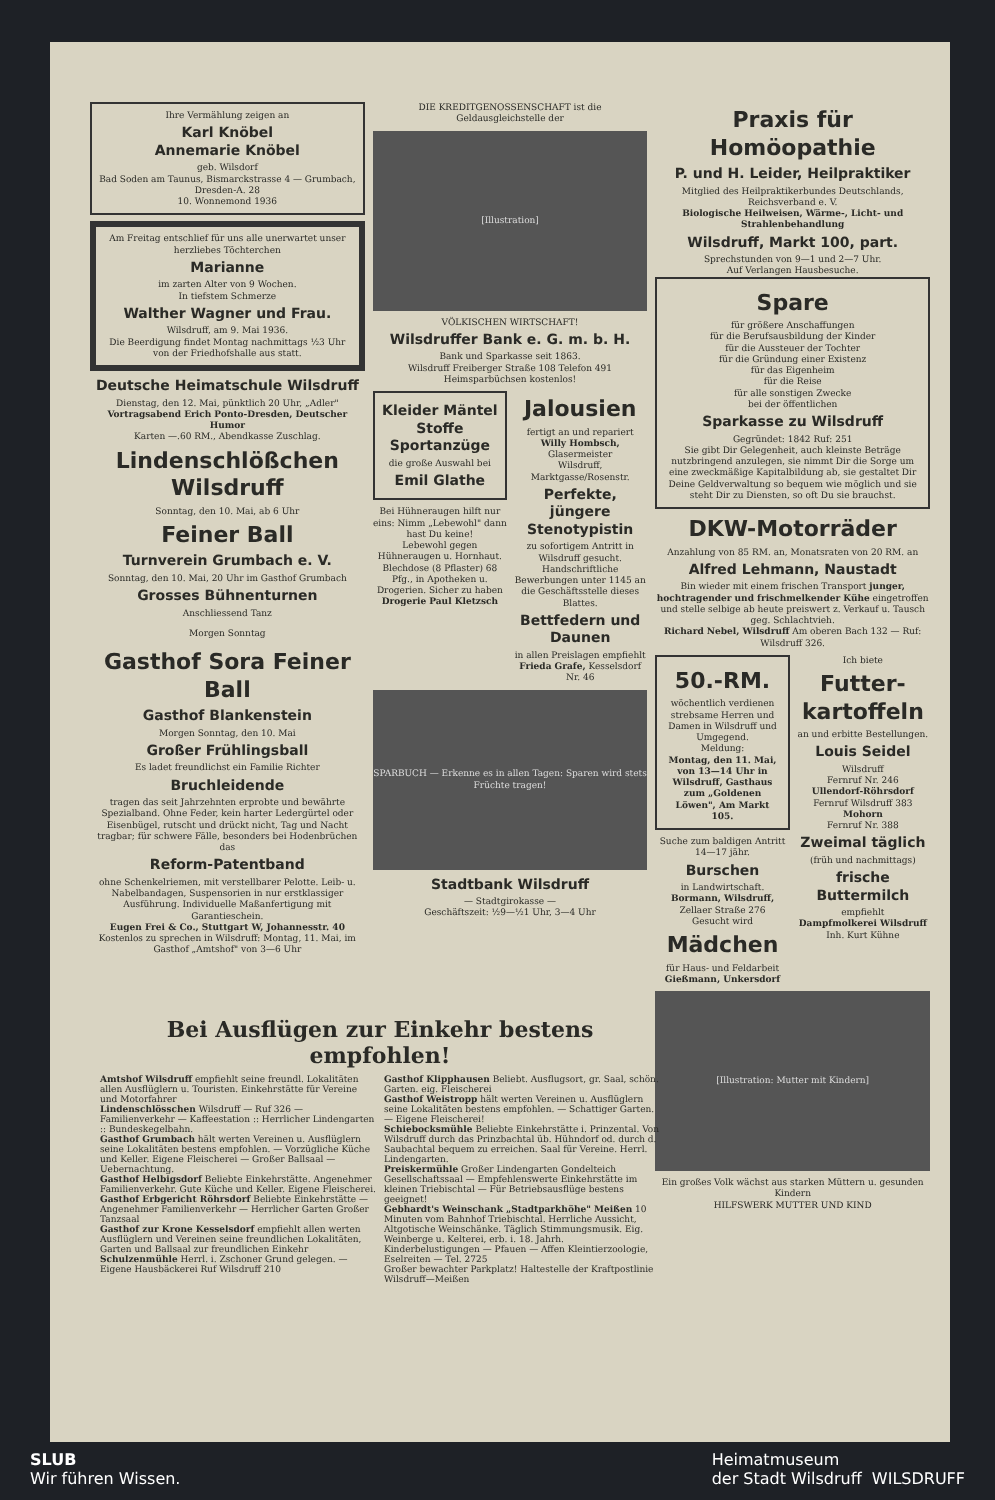Ihre Vermählung zeigen an
Karl Knöbel
Annemarie Knöbel
geb. Wilsdorf
Bad Soden am Taunus, Bismarckstrasse 4 — Grumbach, Dresden-A. 28
10. Wonnemond 1936
Am Freitag entschlief für uns alle unerwartet unser herzliebes Töchterchen
Marianne
im zarten Alter von 9 Wochen.
In tiefstem Schmerze
Walther Wagner und Frau.
Wilsdruff, am 9. Mai 1936.
Die Beerdigung findet Montag nachmittags ½3 Uhr von der Friedhofshalle aus statt.
Deutsche Heimatschule Wilsdruff
Dienstag, den 12. Mai, pünktlich 20 Uhr, „Adler"
Vortragsabend Erich Ponto-Dresden, Deutscher Humor
Karten —.60 RM., Abendkasse Zuschlag.
Lindenschlößchen Wilsdruff
Sonntag, den 10. Mai, ab 6 Uhr
Feiner Ball
Turnverein Grumbach e. V.
Sonntag, den 10. Mai, 20 Uhr im Gasthof Grumbach
Grosses Bühnenturnen
Anschliessend Tanz
Morgen Sonntag
Gasthof Sora Feiner Ball
Gasthof Blankenstein
Morgen Sonntag, den 10. Mai
Großer Frühlingsball
Es ladet freundlichst ein Familie Richter
Bruchleidende
tragen das seit Jahrzehnten erprobte und bewährte Spezialband. Ohne Feder, kein harter Ledergürtel oder Eisenbügel, rutscht und drückt nicht, Tag und Nacht tragbar; für schwere Fälle, besonders bei Hodenbrüchen das
Reform-Patentband
ohne Schenkelriemen, mit verstellbarer Pelotte. Leib- u. Nabelbandagen, Suspensorien in nur erstklassiger Ausführung. Individuelle Maßanfertigung mit Garantieschein.
Eugen Frei & Co., Stuttgart W, Johannesstr. 40
Kostenlos zu sprechen in Wilsdruff: Montag, 11. Mai, im Gasthof „Amtshof" von 3—6 Uhr
DIE KREDITGENOSSENSCHAFT ist die Geldausgleichstelle der
[Illustration]
VÖLKISCHEN WIRTSCHAFT!
Wilsdruffer Bank e. G. m. b. H.
Bank und Sparkasse seit 1863.
Wilsdruff Freiberger Straße 108 Telefon 491
Heimsparbüchsen kostenlos!
Kleider Mäntel Stoffe Sportanzüge
die große Auswahl bei
Emil Glathe
Bei Hühneraugen hilft nur eins: Nimm „Lebewohl" dann hast Du keine!
Lebewohl gegen Hühneraugen u. Hornhaut. Blechdose (8 Pflaster) 68 Pfg., in Apotheken u. Drogerien. Sicher zu haben
Drogerie Paul Kletzsch
Jalousien
fertigt an und repariert
Willy Hombsch,
Glasermeister
Wilsdruff, Marktgasse/Rosenstr.
Perfekte, jüngere Stenotypistin
zu sofortigem Antritt in Wilsdruff gesucht. Handschriftliche Bewerbungen unter 1145 an die Geschäftsstelle dieses Blattes.
Bettfedern und Daunen
in allen Preislagen empfiehlt
Frieda Grafe, Kesselsdorf Nr. 46
SPARBUCH — Erkenne es in allen Tagen: Sparen wird stets Früchte tragen!
Stadtbank Wilsdruff
— Stadtgirokasse —
Geschäftszeit: ½9—½1 Uhr, 3—4 Uhr
Praxis für Homöopathie
P. und H. Leider, Heilpraktiker
Mitglied des Heilpraktikerbundes Deutschlands, Reichsverband e. V.
Biologische Heilweisen, Wärme-, Licht- und Strahlenbehandlung
Wilsdruff, Markt 100, part.
Sprechstunden von 9—1 und 2—7 Uhr.
Auf Verlangen Hausbesuche.
Spare
für größere Anschaffungen
für die Berufsausbildung der Kinder
für die Aussteuer der Tochter
für die Gründung einer Existenz
für das Eigenheim
für die Reise
für alle sonstigen Zwecke
bei der öffentlichen
Sparkasse zu Wilsdruff
Gegründet: 1842 Ruf: 251
Sie gibt Dir Gelegenheit, auch kleinste Beträge nutzbringend anzulegen, sie nimmt Dir die Sorge um eine zweckmäßige Kapitalbildung ab, sie gestaltet Dir Deine Geldverwaltung so bequem wie möglich und sie steht Dir zu Diensten, so oft Du sie brauchst.
DKW-Motorräder
Anzahlung von 85 RM. an, Monatsraten von 20 RM. an
Alfred Lehmann, Naustadt
Bin wieder mit einem frischen Transport junger, hochtragender und frischmelkender Kühe eingetroffen und stelle selbige ab heute preiswert z. Verkauf u. Tausch geg. Schlachtvieh.
Richard Nebel, Wilsdruff Am oberen Bach 132 — Ruf: Wilsdruff 326.
50.-RM.
wöchentlich verdienen strebsame Herren und Damen in Wilsdruff und Umgegend.
Meldung:
Montag, den 11. Mai, von 13—14 Uhr in Wilsdruff, Gasthaus zum „Goldenen Löwen", Am Markt 105.
Suche zum baldigen Antritt 14—17 jähr.
Burschen
in Landwirtschaft.
Bormann, Wilsdruff, Zellaer Straße 276
Gesucht wird
Mädchen
für Haus- und Feldarbeit
Gießmann, Unkersdorf
Ich biete
Futter-kartoffeln
an und erbitte Bestellungen.
Louis Seidel
Wilsdruff
Fernruf Nr. 246
Ullendorf-Röhrsdorf
Fernruf Wilsdruff 383
Mohorn
Fernruf Nr. 388
Zweimal täglich
(früh und nachmittags)
frische Buttermilch
empfiehlt
Dampfmolkerei Wilsdruff
Inh. Kurt Kühne
[Illustration: Mutter mit Kindern]
Ein großes Volk wächst aus starken Müttern u. gesunden Kindern
HILFSWERK MUTTER UND KIND
Bei Ausflügen zur Einkehr bestens empfohlen!
Amtshof Wilsdruff empfiehlt seine freundl. Lokalitäten allen Ausflüglern u. Touristen. Einkehrstätte für Vereine und Motorfahrer
Lindenschlösschen Wilsdruff — Ruf 326 — Familienverkehr — Kaffeestation :: Herrlicher Lindengarten :: Bundeskegelbahn.
Gasthof Grumbach hält werten Vereinen u. Ausflüglern seine Lokalitäten bestens empfohlen. — Vorzügliche Küche und Keller. Eigene Fleischerei — Großer Ballsaal — Uebernachtung.
Gasthof Helbigsdorf Beliebte Einkehrstätte. Angenehmer Familienverkehr. Gute Küche und Keller. Eigene Fleischerei.
Gasthof Erbgericht Röhrsdorf Beliebte Einkehrstätte — Angenehmer Familienverkehr — Herrlicher Garten Großer Tanzsaal
Gasthof zur Krone Kesselsdorf empfiehlt allen werten Ausflüglern und Vereinen seine freundlichen Lokalitäten, Garten und Ballsaal zur freundlichen Einkehr
Schulzenmühle Herrl. i. Zschoner Grund gelegen. — Eigene Hausbäckerei Ruf Wilsdruff 210
Gasthof Klipphausen Beliebt. Ausflugsort, gr. Saal, schön. Garten. eig. Fleischerei
Gasthof Weistropp hält werten Vereinen u. Ausflüglern seine Lokalitäten bestens empfohlen. — Schattiger Garten. — Eigene Fleischerei!
Schiebocksmühle Beliebte Einkehrstätte i. Prinzental. Von Wilsdruff durch das Prinzbachtal üb. Hühndorf od. durch d. Saubachtal bequem zu erreichen. Saal für Vereine. Herrl. Lindengarten.
Preiskermühle Großer Lindengarten Gondelteich Gesellschaftssaal — Empfehlenswerte Einkehrstätte im kleinen Triebischtal — Für Betriebsausflüge bestens geeignet!
Gebhardt's Weinschank „Stadtparkhöhe" Meißen 10 Minuten vom Bahnhof Triebischtal. Herrliche Aussicht, Altgotische Weinschänke. Täglich Stimmungsmusik. Eig. Weinberge u. Kelterei, erb. i. 18. Jahrh. Kinderbelustigungen — Pfauen — Affen Kleintierzoologie, Eselreiten — Tel. 2725
Großer bewachter Parkplatz! Haltestelle der Kraftpostlinie Wilsdruff—Meißen
SLUB
Wir führen Wissen.
Heimatmuseum
der Stadt Wilsdruff WILSDRUFF